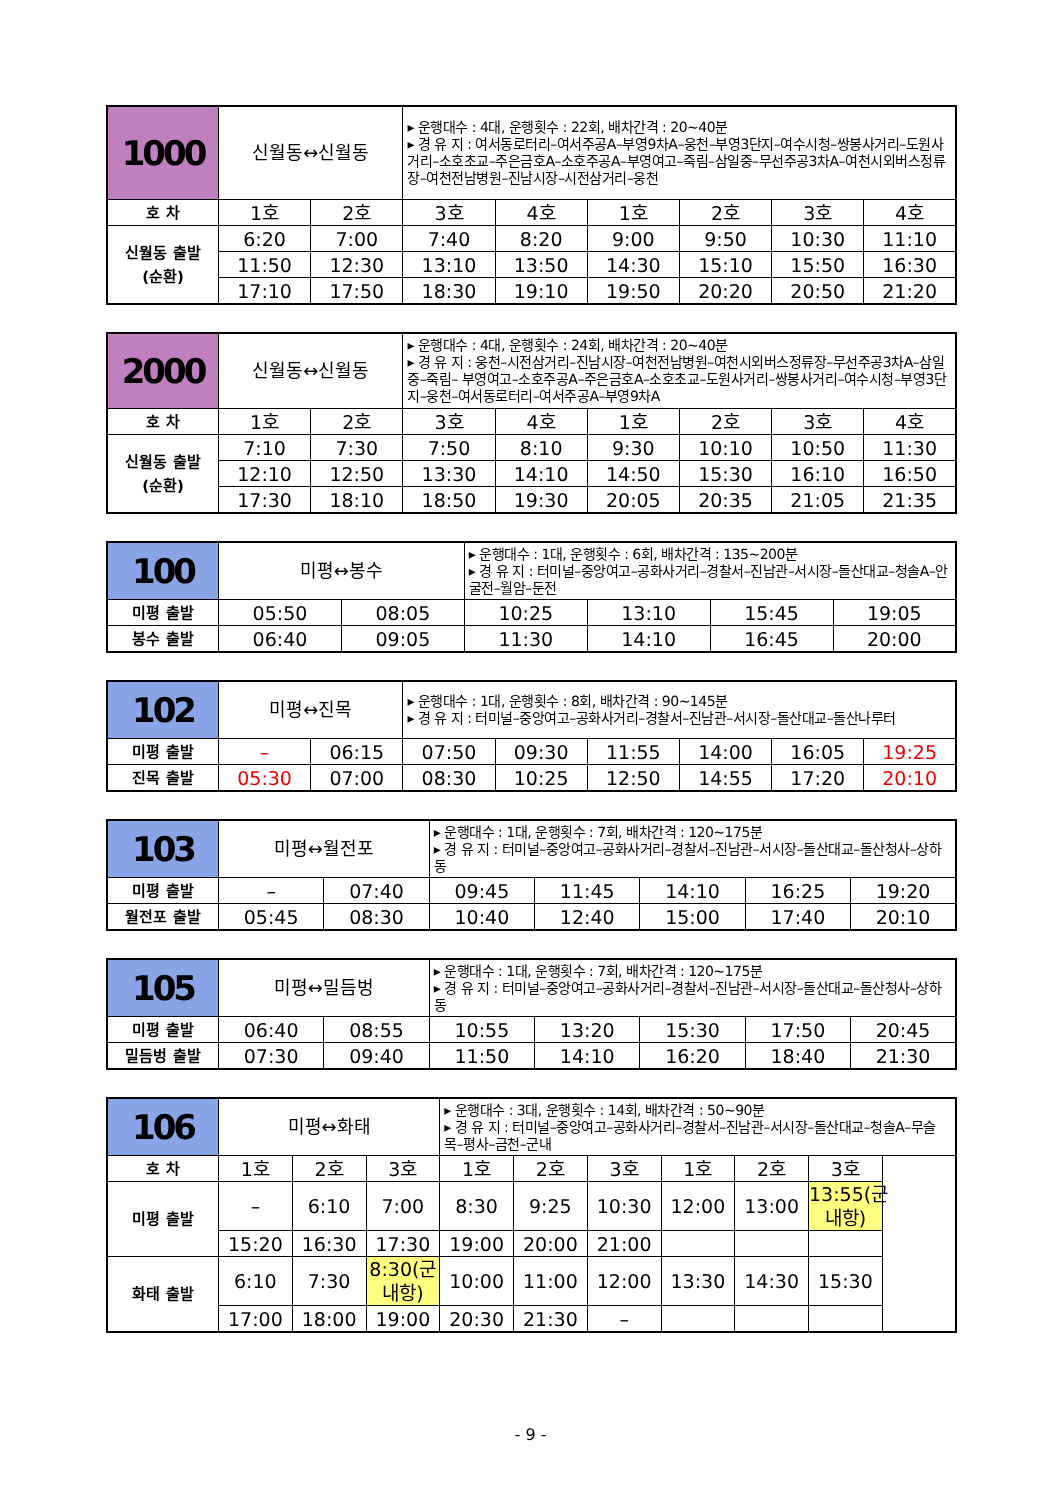| 1000 | 신월동↔신월동 | | ▸ 운행대수 : 4대, 운행횟수 : 22회, 배차간격 : 20~40분 ▸ 경 유 지 : 여서동로터리–여서주공A–부영9차A–웅천–부영3단지–여수시청–쌍봉사거리–도원사거리–소호초교–주은금호A–소호주공A–부영여고–죽림–삼일중–무선주공3차A–여천시외버스정류장–여천전남병원–진남시장–시전삼거리–웅천 | | | | | |
| 호 차 | 1호 | 2호 | 3호 | 4호 | 1호 | 2호 | 3호 | 4호 |
| 신월동 출발 (순환) | 6:20 | 7:00 | 7:40 | 8:20 | 9:00 | 9:50 | 10:30 | 11:10 |
| | 11:50 | 12:30 | 13:10 | 13:50 | 14:30 | 15:10 | 15:50 | 16:30 |
| | 17:10 | 17:50 | 18:30 | 19:10 | 19:50 | 20:20 | 20:50 | 21:20 |
| 2000 | 신월동↔신월동 | | ▸ 운행대수 : 4대, 운행횟수 : 24회, 배차간격 : 20~40분 ▸ 경 유 지 : 웅천–시전삼거리–진남시장–여천전남병원–여천시외버스정류장–무선주공3차A–삼일중–죽림– 부영여고–소호주공A–주은금호A–소호초교–도원사거리–쌍봉사거리–여수시청–부영3단지–웅천–여서동로터리–여서주공A–부영9차A | | | | | |
| 호 차 | 1호 | 2호 | 3호 | 4호 | 1호 | 2호 | 3호 | 4호 |
| 신월동 출발 (순환) | 7:10 | 7:30 | 7:50 | 8:10 | 9:30 | 10:10 | 10:50 | 11:30 |
| | 12:10 | 12:50 | 13:30 | 14:10 | 14:50 | 15:30 | 16:10 | 16:50 |
| | 17:30 | 18:10 | 18:50 | 19:30 | 20:05 | 20:35 | 21:05 | 21:35 |
| 100 | 미평↔봉수 | | ▸ 운행대수 : 1대, 운행횟수 : 6회, 배차간격 : 135~200분 ▸ 경 유 지 : 터미널–중앙여고–공화사거리–경찰서–진남관–서시장–돌산대교–청솔A–안굴전–월암–둔전 | | | |
| 미평 출발 | 05:50 | 08:05 | 10:25 | 13:10 | 15:45 | 19:05 |
| 봉수 출발 | 06:40 | 09:05 | 11:30 | 14:10 | 16:45 | 20:00 |
| 102 | 미평↔진목 | | ▸ 운행대수 : 1대, 운행횟수 : 8회, 배차간격 : 90~145분 ▸ 경 유 지 : 터미널–중앙여고–공화사거리–경찰서–진남관–서시장–돌산대교–돌산나루터 | | | | | |
| 미평 출발 | – | 06:15 | 07:50 | 09:30 | 11:55 | 14:00 | 16:05 | 19:25 |
| 진목 출발 | 05:30 | 07:00 | 08:30 | 10:25 | 12:50 | 14:55 | 17:20 | 20:10 |
| 103 | 미평↔월전포 | | ▸ 운행대수 : 1대, 운행횟수 : 7회, 배차간격 : 120~175분 ▸ 경 유 지 : 터미널–중앙여고–공화사거리–경찰서–진남관–서시장–돌산대교–돌산청사–상하동 | | | | |
| 미평 출발 | – | 07:40 | 09:45 | 11:45 | 14:10 | 16:25 | 19:20 |
| 월전포 출발 | 05:45 | 08:30 | 10:40 | 12:40 | 15:00 | 17:40 | 20:10 |
| 105 | 미평↔밀듬벙 | | ▸ 운행대수 : 1대, 운행횟수 : 7회, 배차간격 : 120~175분 ▸ 경 유 지 : 터미널–중앙여고–공화사거리–경찰서–진남관–서시장–돌산대교–돌산청사–상하동 | | | | |
| 미평 출발 | 06:40 | 08:55 | 10:55 | 13:20 | 15:30 | 17:50 | 20:45 |
| 밀듬벙 출발 | 07:30 | 09:40 | 11:50 | 14:10 | 16:20 | 18:40 | 21:30 |
| 106 | 미평↔화태 | | | ▸ 운행대수 : 3대, 운행횟수 : 14회, 배차간격 : 50~90분 ▸ 경 유 지 : 터미널–중앙여고–공화사거리–경찰서–진남관–서시장–돌산대교–청솔A–무슬목–평사–금천–군내 | | | | | |
| 호 차 | 1호 | 2호 | 3호 | 1호 | 2호 | 3호 | 1호 | 2호 | 3호 |
| 미평 출발 | – | 6:10 | 7:00 | 8:30 | 9:25 | 10:30 | 12:00 | 13:00 | 13:55(군내항) |
| | 15:20 | 16:30 | 17:30 | 19:00 | 20:00 | 21:00 | | | |
| 화태 출발 | 6:10 | 7:30 | 8:30(군내항) | 10:00 | 11:00 | 12:00 | 13:30 | 14:30 | 15:30 |
| | 17:00 | 18:00 | 19:00 | 20:30 | 21:30 | – | | | |
- 9 -